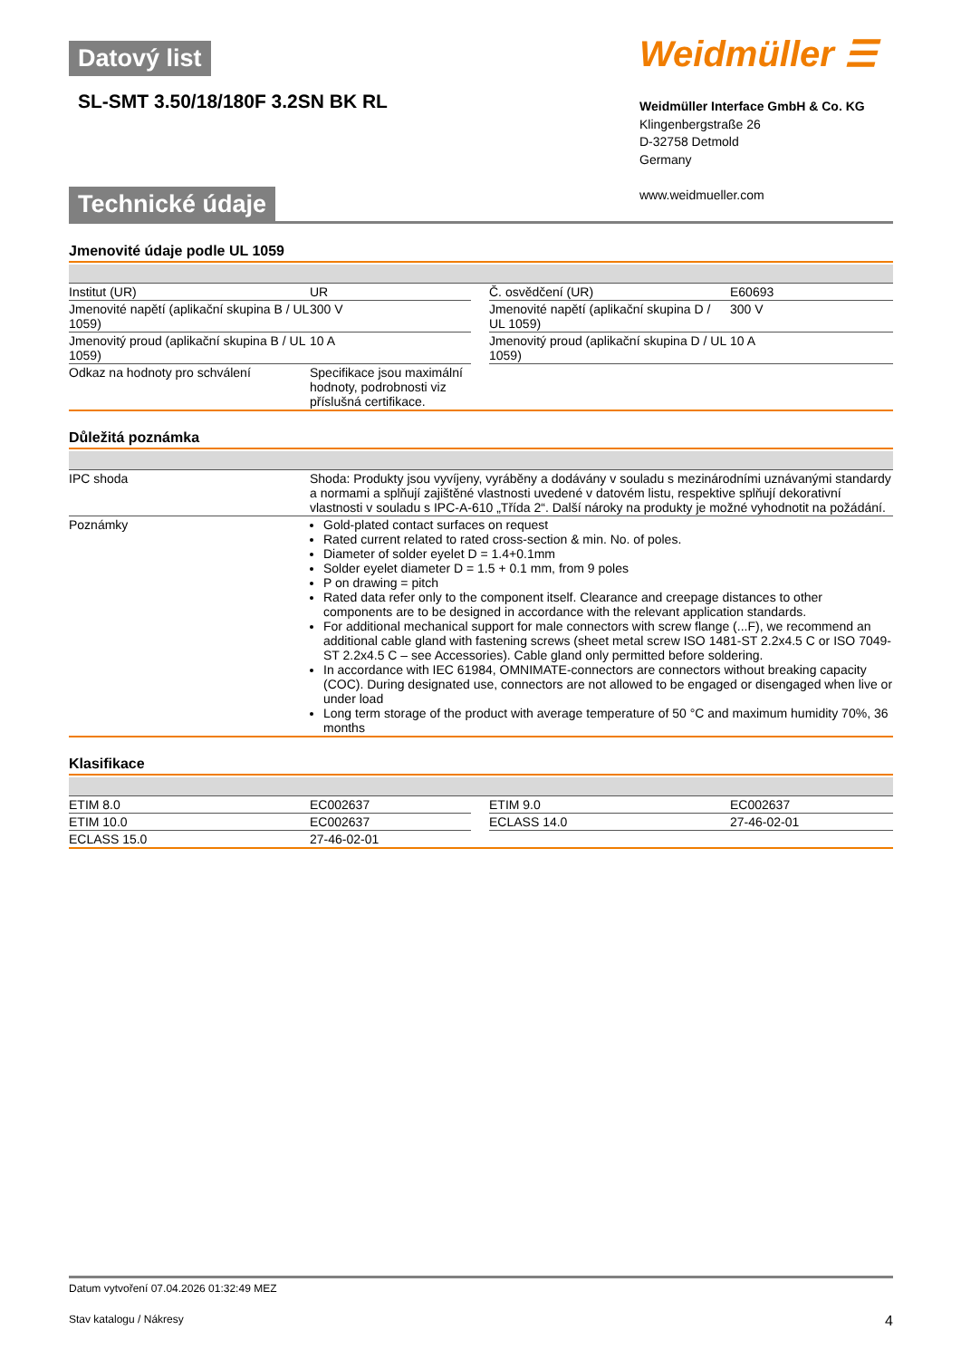Datový list
SL-SMT 3.50/18/180F 3.2SN BK RL
Weidmüller ☰
Weidmüller Interface GmbH & Co. KG
Klingenbergstraße 26
D-32758 Detmold
Germany
www.weidmueller.com
Technické údaje
Jmenovité údaje podle UL 1059
| Institut (UR) | UR | | Č. osvědčení (UR) | E60693 |
| Jmenovité napětí (aplikační skupina B / UL 1059) | 300 V | | Jmenovité napětí (aplikační skupina D / UL 1059) | 300 V |
| Jmenovitý proud (aplikační skupina B / UL 1059) | 10 A | | Jmenovitý proud (aplikační skupina D / UL 1059) | 10 A |
| Odkaz na hodnoty pro schválení | Specifikace jsou maximální hodnoty, podrobnosti viz příslušná certifikace. | | | |
Důležitá poznámka
| IPC shoda | Shoda: Produkty jsou vyvíjeny, vyráběny a dodávány v souladu s mezinárodními uznávanými standardy a normami a splňují zajištěné vlastnosti uvedené v datovém listu, respektive splňují dekorativní vlastnosti v souladu s IPC-A-610 „Třída 2“. Další nároky na produkty je možné vyhodnotit na požádání. |
| Poznámky | Gold-plated contact surfaces on request Rated current related to rated cross-section & min. No. of poles. Diameter of solder eyelet D = 1.4+0.1mm Solder eyelet diameter D = 1.5 + 0.1 mm, from 9 poles P on drawing = pitch Rated data refer only to the component itself. Clearance and creepage distances to other components are to be designed in accordance with the relevant application standards. For additional mechanical support for male connectors with screw flange (...F), we recommend an additional cable gland with fastening screws (sheet metal screw ISO 1481-ST 2.2x4.5 C or ISO 7049-ST 2.2x4.5 C – see Accessories). Cable gland only permitted before soldering. In accordance with IEC 61984, OMNIMATE-connectors are connectors without breaking capacity (COC). During designated use, connectors are not allowed to be engaged or disengaged when live or under load Long term storage of the product with average temperature of 50 °C and maximum humidity 70%, 36 months |
Klasifikace
| ETIM 8.0 | EC002637 | | ETIM 9.0 | EC002637 |
| ETIM 10.0 | EC002637 | | ECLASS 14.0 | 27-46-02-01 |
| ECLASS 15.0 | 27-46-02-01 | | | |
Datum vytvoření 07.04.2026 01:32:49 MEZ
Stav katalogu / Nákresy 4